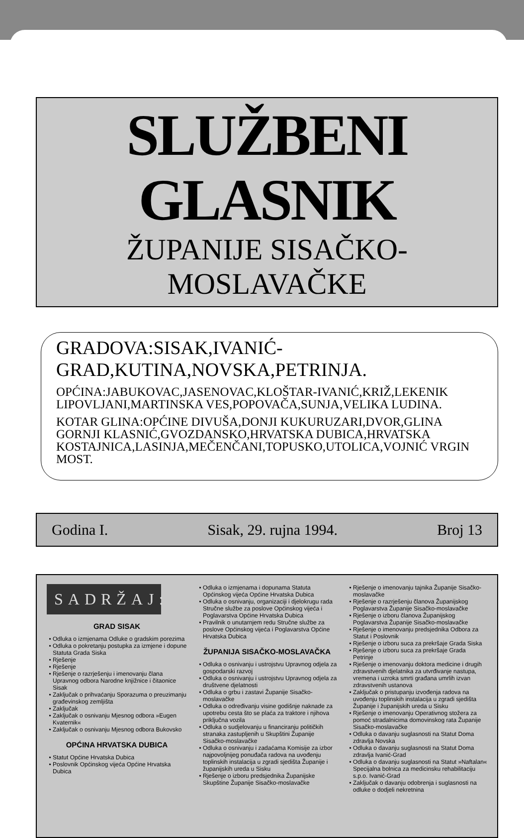SLUŽBENI GLASNIK
ŽUPANIJE SISAČKO-MOSLAVAČKE
GRADOVA:SISAK,IVANIĆ-GRAD,KUTINA,NOVSKA,PETRINJA.
OPĆINA:JABUKOVAC,JASENOVAC,KLOŠTAR-IVANIĆ,KRIŽ,LEKENIK LIPOVLJANI,MARTINSKA VES,POPOVAČA,SUNJA,VELIKA LUDINA.
KOTAR GLINA:OPĆINE DIVUŠA,DONJI KUKURUZARI,DVOR,GLINA GORNJI KLASNIĆ,GVOZDANSKO,HRVATSKA DUBICA,HRVATSKA KOSTAJNICA,LASINJA,MEČENČANI,TOPUSKO,UTOLICA,VOJNIĆ VRGIN MOST.
Godina I. Sisak, 29. rujna 1994. Broj 13
SADRŽAJ:
GRAD SISAK
Odluka o izmjenama Odluke o gradskim porezima
Odluka o pokretanju postupka za izmjene i dopune Statuta Grada Siska
Rješenje
Rješenje
Rješenje o razrješenju i imenovanju člana Upravnog odbora Narodne knjižnice i čitaonice Sisak
Zaključak o prihvaćanju Sporazuma o preuzimanju građevinskog zemljišta
Zaključak
Zaključak o osnivanju Mjesnog odbora »Eugen Kvaternik«
Zaključak o osnivanju Mjesnog odbora Bukovsko
OPĆINA HRVATSKA DUBICA
Statut Općine Hrvatska Dubica
Poslovnik Općinskog vijeća Općine Hrvatska Dubica
Odluka o izmjenama i dopunama Statuta Općinskog vijeća Općine Hrvatska Dubica
Odluka o osnivanju, organizaciji i djelokrugu rada Stručne službe za poslove Općinskog vijeća i Poglavarstva Općine Hrvatska Dubica
Pravilnik o unutarnjem redu Stručne službe za poslove Općinskog vijeća i Poglavarstva Općine Hrvatska Dubica
ŽUPANIJA SISAČKO-MOSLAVAČKA
Odluka o osnivanju i ustrojstvu Upravnog odjela za gospodarski razvoj
Odluka o osnivanju i ustrojstvu Upravnog odjela za društvene djelatnosti
Odluka o grbu i zastavi Županije Sisačko-moslavačke
Odluka o određivanju visine godišnje naknade za upotrebu cesta što se plaća za traktore i njihova priključna vozila
Odluka o sudjelovanju u financiranju političkih stranaka zastupljenih u Skupštini Županije Sisačko-moslavačke
Odluka o osnivanju i zadaćama Komisije za izbor najpovoljnijeg ponuđača radova na uvođenju toplinskih instalacija u zgradi sjedišta Županije i županijskih ureda u Sisku
Rješenje o izboru predsjednika Županijske Skupštine Županije Sisačko-moslavačke
Rješenje o imenovanju tajnika Županije Sisačko-moslavačke
Rješenje o razrješenju članova Županijskog Poglavarstva Županije Sisačko-moslavačke
Rješenje o izboru članova Županijskog Poglavarstva Županije Sisačko-moslavačke
Rješenje o imenovanju predsjednika Odbora za Statut i Poslovnik
Rješenje o izboru suca za prekršaje Grada Siska
Rješenje o izboru suca za prekršaje Grada Petrinje
Rješenje o imenovanju doktora medicine i drugih zdravstvenih djelatnika za utvrđivanje nastupa, vremena i uzroka smrti građana umrlih izvan zdravstvenih ustanova
Zaključak o pristupanju izvođenja radova na uvođenju toplinskih instalacija u zgradi sjedišta Županije i županijskih ureda u Sisku
Rješenje o imenovanju Operativnog stožera za pomoć stradalnicima domovinskog rata Županije Sisačko-moslavačke
Odluka o davanju suglasnosti na Statut Doma zdravlja Novska
Odluka o davanju suglasnosti na Statut Doma zdravlja Ivanić-Grad
Odluka o davanju suglasnosti na Statut »Naftalan« Specijalna bolnica za medicinsku rehabilitaciju s.p.o. Ivanić-Grad
Zaključak o davanju odobrenja i suglasnosti na odluke o dodjeli nekretnina